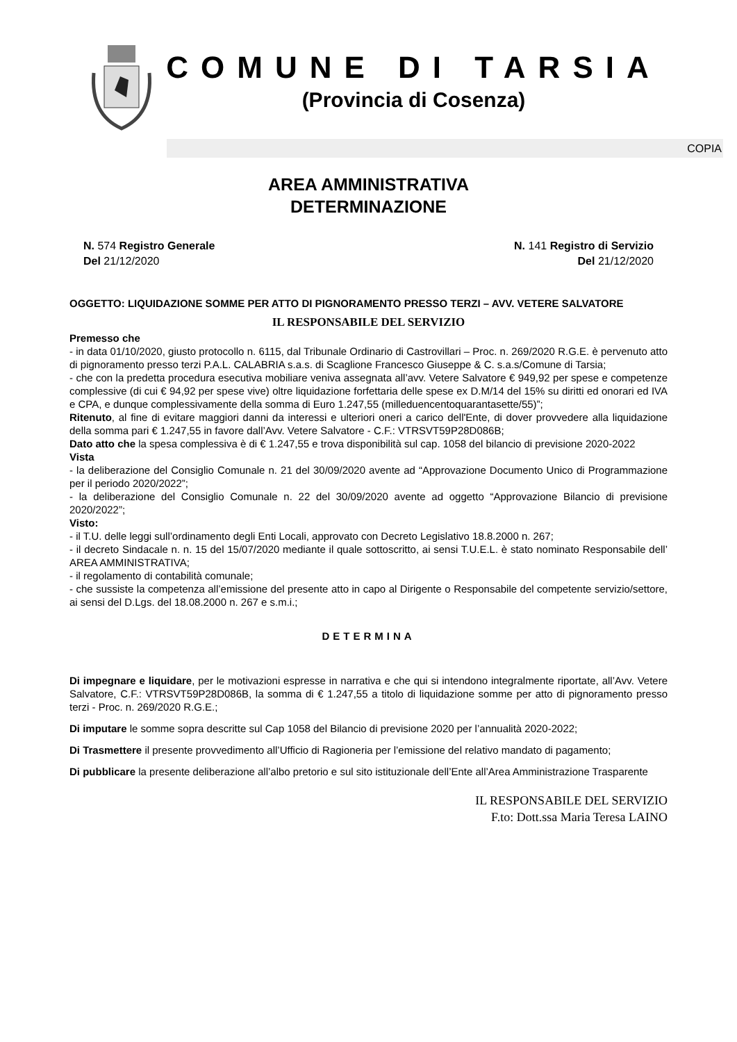COMUNE DI TARSIA
(Provincia di Cosenza)
COPIA
AREA AMMINISTRATIVA
DETERMINAZIONE
N. 574 Registro Generale
Del 21/12/2020
N. 141 Registro di Servizio
Del 21/12/2020
OGGETTO: LIQUIDAZIONE SOMME PER ATTO DI PIGNORAMENTO PRESSO TERZI – AVV. VETERE SALVATORE
IL RESPONSABILE DEL SERVIZIO
Premesso che
- in data 01/10/2020, giusto protocollo n. 6115, dal Tribunale Ordinario di Castrovillari – Proc. n. 269/2020 R.G.E. è pervenuto atto di pignoramento presso terzi P.A.L. CALABRIA s.a.s. di Scaglione Francesco Giuseppe & C. s.a.s/Comune di Tarsia;
- che con la predetta procedura esecutiva mobiliare veniva assegnata all’avv. Vetere Salvatore € 949,92 per spese e competenze complessive (di cui € 94,92 per spese vive) oltre liquidazione forfettaria delle spese ex D.M/14 del 15% su diritti ed onorari ed IVA e CPA, e dunque complessivamente della somma di Euro 1.247,55 (milleduencentoquarantasette/55)”;
Ritenuto, al fine di evitare maggiori danni da interessi e ulteriori oneri a carico dell'Ente, di dover provvedere alla liquidazione della somma pari € 1.247,55 in favore dall’Avv. Vetere Salvatore - C.F.: VTRSVT59P28D086B;
Dato atto che la spesa complessiva è di € 1.247,55 e trova disponibilità sul cap. 1058 del bilancio di previsione 2020-2022
Vista
- la deliberazione del Consiglio Comunale n. 21 del 30/09/2020 avente ad “Approvazione Documento Unico di Programmazione per il periodo 2020/2022”;
- la deliberazione del Consiglio Comunale n. 22 del 30/09/2020 avente ad oggetto “Approvazione Bilancio di previsione 2020/2022”;
Visto:
- il T.U. delle leggi sull’ordinamento degli Enti Locali, approvato con Decreto Legislativo 18.8.2000 n. 267;
- il decreto Sindacale n. n. 15 del 15/07/2020 mediante il quale sottoscritto, ai sensi T.U.E.L. è stato nominato Responsabile dell’ AREA AMMINISTRATIVA;
- il regolamento di contabilità comunale;
- che sussiste la competenza all’emissione del presente atto in capo al Dirigente o Responsabile del competente servizio/settore, ai sensi del D.Lgs. del 18.08.2000 n. 267 e s.m.i.;
DETERMINA
Di impegnare e liquidare, per le motivazioni espresse in narrativa e che qui si intendono integralmente riportate, all’Avv. Vetere Salvatore, C.F.: VTRSVT59P28D086B, la somma di € 1.247,55 a titolo di liquidazione somme per atto di pignoramento presso terzi - Proc. n. 269/2020 R.G.E.;
Di imputare le somme sopra descritte sul Cap 1058 del Bilancio di previsione 2020 per l’annualità 2020-2022;
Di Trasmettere il presente provvedimento all’Ufficio di Ragioneria per l’emissione del relativo mandato di pagamento;
Di pubblicare la presente deliberazione all’albo pretorio e sul sito istituzionale dell’Ente all’Area Amministrazione Trasparente
IL RESPONSABILE DEL SERVIZIO
F.to: Dott.ssa Maria Teresa LAINO